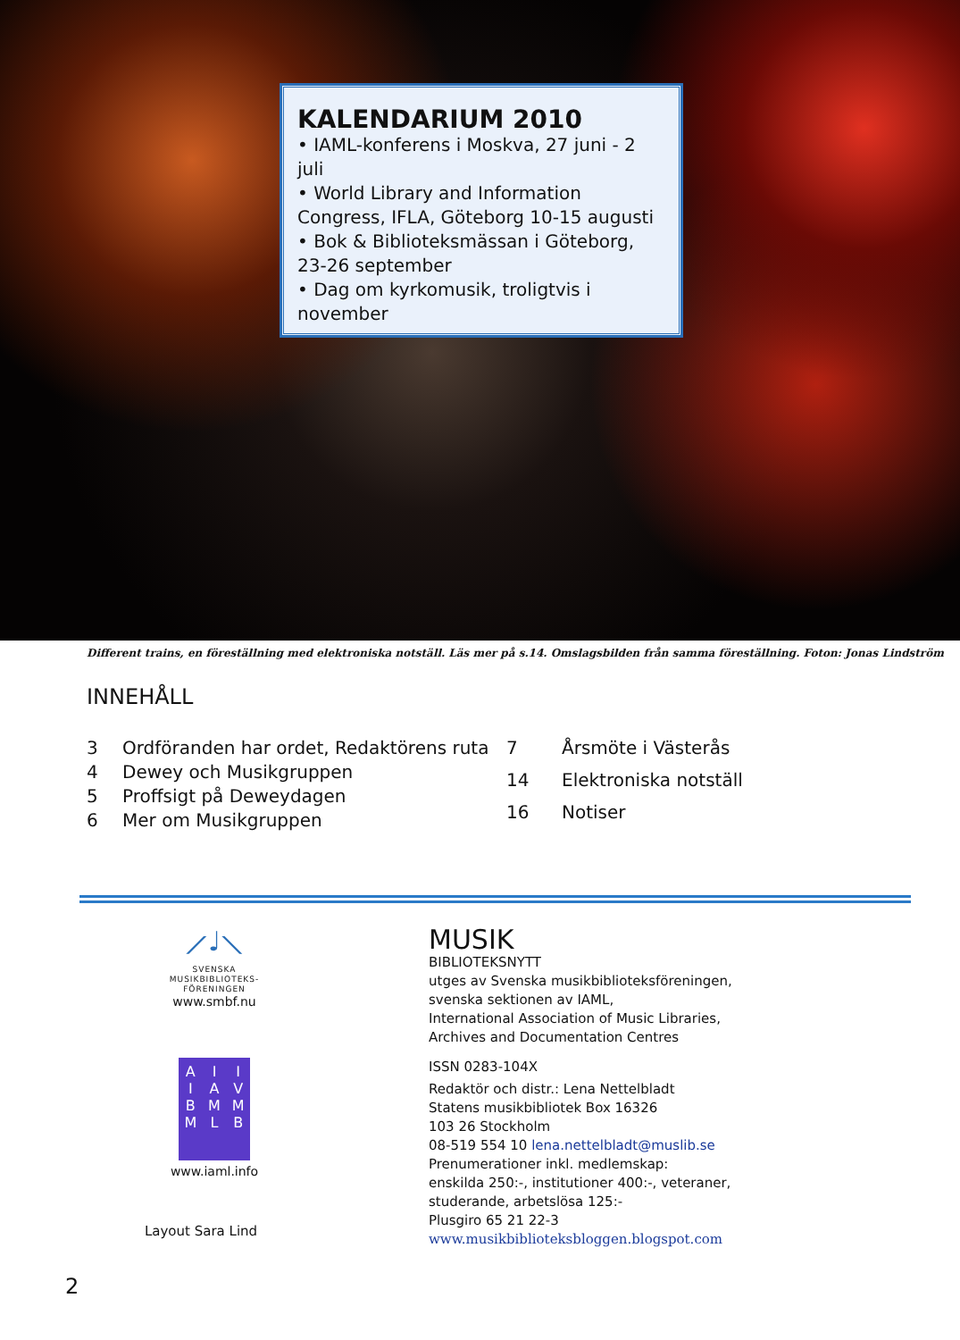KALENDARIUM 2010
• IAML-konferens i Moskva, 27 juni - 2 juli
• World Library and Information Congress, IFLA, Göteborg 10-15 augusti
• Bok & Biblioteksmässan i Göteborg, 23-26 september
• Dag om kyrkomusik, troligtvis i november
Different trains, en föreställning med elektroniska notställ. Läs mer på s.14. Omslagsbilden från samma föreställning. Foton: Jonas Lindström
INNEHÅLL
| 3 | Ordföranden har ordet, Redaktörens ruta |
| 4 | Dewey och Musikgruppen |
| 5 | Proffsigt på Deweydagen |
| 6 | Mer om Musikgruppen |
| 7 | Årsmöte i Västerås |
| 14 | Elektroniska notställ |
| 16 | Notiser |
⟋♩⟍
SVENSKA
MUSIKBIBLIOTEKS-
FÖRENINGEN
www.smbf.nu
A
I
B
M I
A
M
L I
V
M
B
www.iaml.info
Layout Sara Lind
MUSIK
BIBLIOTEKSNYTT
utges av Svenska musikbiblioteksföreningen,
svenska sektionen av IAML,
International Association of Music Libraries,
Archives and Documentation Centres
ISSN 0283-104X
Redaktör och distr.: Lena Nettelbladt
Statens musikbibliotek Box 16326
103 26 Stockholm
08-519 554 10 lena.nettelbladt@muslib.se
Prenumerationer inkl. medlemskap:
enskilda 250:-, institutioner 400:-, veteraner,
studerande, arbetslösa 125:-
Plusgiro 65 21 22-3
www.musikbiblioteksbloggen.blogspot.com
2